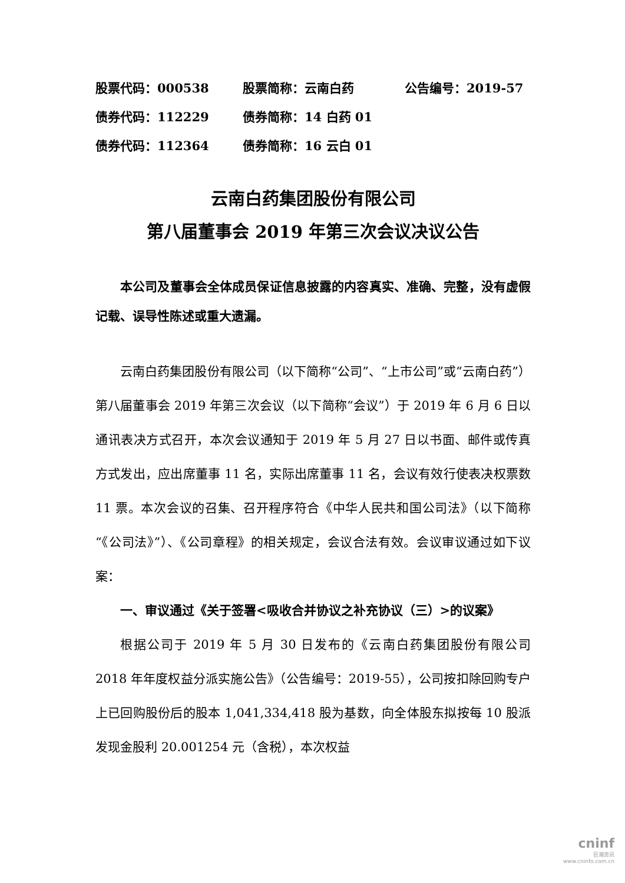股票代码：000538 股票简称：云南白药 公告编号：2019-57
债券代码：112229 债券简称：14 白药 01
债券代码：112364 债券简称：16 云白 01
云南白药集团股份有限公司
第八届董事会 2019 年第三次会议决议公告
本公司及董事会全体成员保证信息披露的内容真实、准确、完整，没有虚假记载、误导性陈述或重大遗漏。
云南白药集团股份有限公司（以下简称“公司”、“上市公司”或“云南白药”）第八届董事会 2019 年第三次会议（以下简称“会议”）于 2019 年 6 月 6 日以通讯表决方式召开，本次会议通知于 2019 年 5 月 27 日以书面、邮件或传真方式发出，应出席董事 11 名，实际出席董事 11 名，会议有效行使表决权票数 11 票。本次会议的召集、召开程序符合《中华人民共和国公司法》（以下简称“《公司法》”）、《公司章程》的相关规定，会议合法有效。会议审议通过如下议案：
一、审议通过《关于签署<吸收合并协议之补充协议（三）>的议案》
根据公司于 2019 年 5 月 30 日发布的《云南白药集团股份有限公司 2018 年年度权益分派实施公告》（公告编号：2019-55），公司按扣除回购专户上已回购股份后的股本 1,041,334,418 股为基数，向全体股东拟按每 10 股派发现金股利 20.001254 元（含税），本次权益
cninf
巨潮资讯
www.cninfo.com.cn